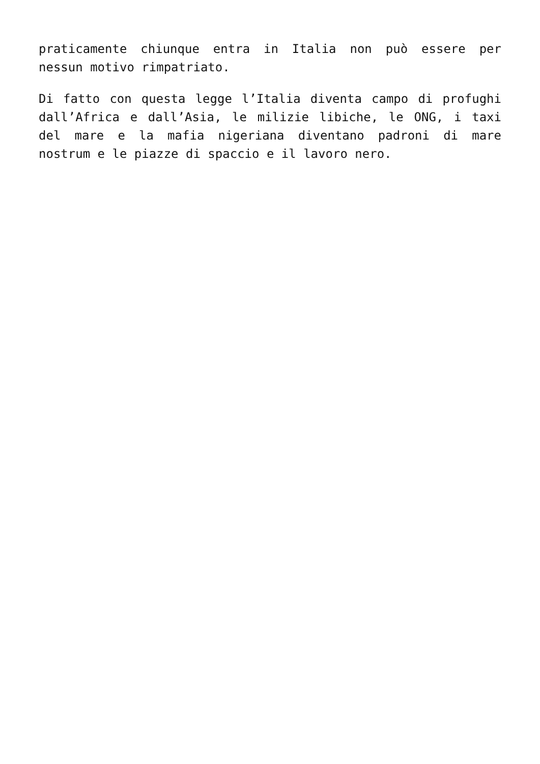praticamente chiunque entra in Italia non può essere per nessun motivo rimpatriato.
Di fatto con questa legge l’Italia diventa campo di profughi dall’Africa e dall’Asia, le milizie libiche, le ONG, i taxi del mare e la mafia nigeriana diventano padroni di mare nostrum e le piazze di spaccio e il lavoro nero.